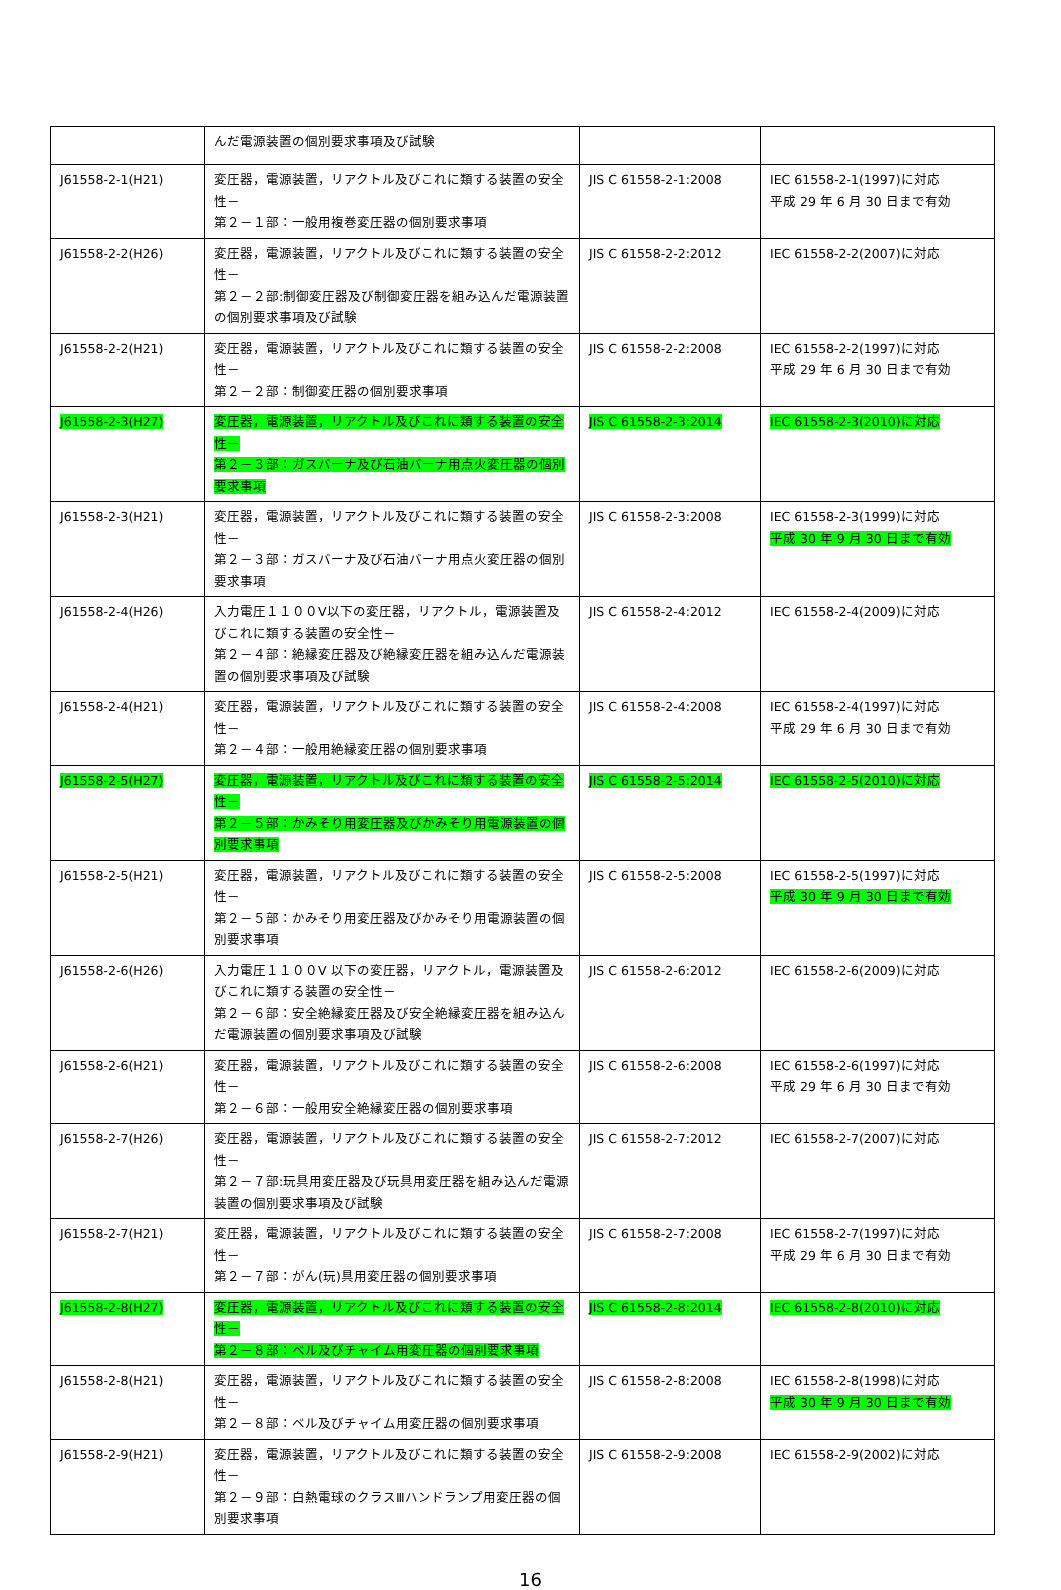| | んだ電源装置の個別要求事項及び試験 | | |
| J61558-2-1(H21) | 変圧器，電源装置，リアクトル及びこれに類する装置の安全性－ 第２－１部：一般用複巻変圧器の個別要求事項 | JIS C 61558-2-1:2008 | IEC 61558-2-1(1997)に対応 平成 29 年 6 月 30 日まで有効 |
| J61558-2-2(H26) | 変圧器，電源装置，リアクトル及びこれに類する装置の安全性－ 第２－２部:制御変圧器及び制御変圧器を組み込んだ電源装置の個別要求事項及び試験 | JIS C 61558-2-2:2012 | IEC 61558-2-2(2007)に対応 |
| J61558-2-2(H21) | 変圧器，電源装置，リアクトル及びこれに類する装置の安全性－ 第２－２部：制御変圧器の個別要求事項 | JIS C 61558-2-2:2008 | IEC 61558-2-2(1997)に対応 平成 29 年 6 月 30 日まで有効 |
| J61558-2-3(H27) | 変圧器，電源装置，リアクトル及びこれに類する装置の安全性－ 第２－３部：ガスバーナ及び石油バーナ用点火変圧器の個別要求事項 | JIS C 61558-2-3:2014 | IEC 61558-2-3(2010)に対応 |
| J61558-2-3(H21) | 変圧器，電源装置，リアクトル及びこれに類する装置の安全性－ 第２－３部：ガスバーナ及び石油バーナ用点火変圧器の個別要求事項 | JIS C 61558-2-3:2008 | IEC 61558-2-3(1999)に対応 平成 30 年 9 月 30 日まで有効 |
| J61558-2-4(H26) | 入力電圧１１００V以下の変圧器，リアクトル，電源装置及びこれに類する装置の安全性－ 第２－４部：絶縁変圧器及び絶縁変圧器を組み込んだ電源装置の個別要求事項及び試験 | JIS C 61558-2-4:2012 | IEC 61558-2-4(2009)に対応 |
| J61558-2-4(H21) | 変圧器，電源装置，リアクトル及びこれに類する装置の安全性－ 第２－４部：一般用絶縁変圧器の個別要求事項 | JIS C 61558-2-4:2008 | IEC 61558-2-4(1997)に対応 平成 29 年 6 月 30 日まで有効 |
| J61558-2-5(H27) | 変圧器，電源装置，リアクトル及びこれに類する装置の安全性－ 第２－５部：かみそり用変圧器及びかみそり用電源装置の個別要求事項 | JIS C 61558-2-5:2014 | IEC 61558-2-5(2010)に対応 |
| J61558-2-5(H21) | 変圧器，電源装置，リアクトル及びこれに類する装置の安全性－ 第２－５部：かみそり用変圧器及びかみそり用電源装置の個別要求事項 | JIS C 61558-2-5:2008 | IEC 61558-2-5(1997)に対応 平成 30 年 9 月 30 日まで有効 |
| J61558-2-6(H26) | 入力電圧１１００V 以下の変圧器，リアクトル，電源装置及びこれに類する装置の安全性－ 第２－６部：安全絶縁変圧器及び安全絶縁変圧器を組み込んだ電源装置の個別要求事項及び試験 | JIS C 61558-2-6:2012 | IEC 61558-2-6(2009)に対応 |
| J61558-2-6(H21) | 変圧器，電源装置，リアクトル及びこれに類する装置の安全性－ 第２－６部：一般用安全絶縁変圧器の個別要求事項 | JIS C 61558-2-6:2008 | IEC 61558-2-6(1997)に対応 平成 29 年 6 月 30 日まで有効 |
| J61558-2-7(H26) | 変圧器，電源装置，リアクトル及びこれに類する装置の安全性－ 第２－７部:玩具用変圧器及び玩具用変圧器を組み込んだ電源装置の個別要求事項及び試験 | JIS C 61558-2-7:2012 | IEC 61558-2-7(2007)に対応 |
| J61558-2-7(H21) | 変圧器，電源装置，リアクトル及びこれに類する装置の安全性－ 第２－７部：がん(玩)具用変圧器の個別要求事項 | JIS C 61558-2-7:2008 | IEC 61558-2-7(1997)に対応 平成 29 年 6 月 30 日まで有効 |
| J61558-2-8(H27) | 変圧器，電源装置，リアクトル及びこれに類する装置の安全性－ 第２－８部：ベル及びチャイム用変圧器の個別要求事項 | JIS C 61558-2-8:2014 | IEC 61558-2-8(2010)に対応 |
| J61558-2-8(H21) | 変圧器，電源装置，リアクトル及びこれに類する装置の安全性－ 第２－８部：ベル及びチャイム用変圧器の個別要求事項 | JIS C 61558-2-8:2008 | IEC 61558-2-8(1998)に対応 平成 30 年 9 月 30 日まで有効 |
| J61558-2-9(H21) | 変圧器，電源装置，リアクトル及びこれに類する装置の安全性－ 第２－９部：白熱電球のクラスⅢハンドランプ用変圧器の個別要求事項 | JIS C 61558-2-9:2008 | IEC 61558-2-9(2002)に対応 |
16